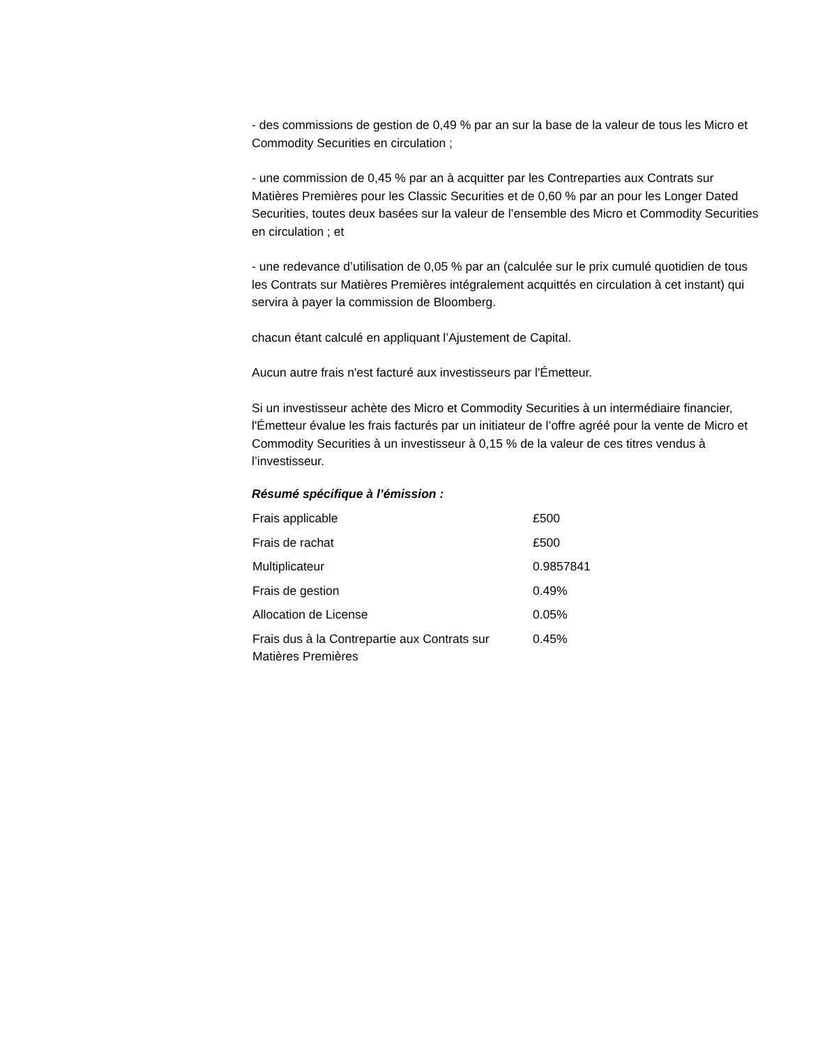- des commissions de gestion de 0,49 % par an sur la base de la valeur de tous les Micro et Commodity Securities en circulation ;
- une commission de 0,45 % par an à acquitter par les Contreparties aux Contrats sur Matières Premières pour les Classic Securities et de 0,60 % par an pour les Longer Dated Securities, toutes deux basées sur la valeur de l’ensemble des Micro et Commodity Securities en circulation ; et
- une redevance d’utilisation de 0,05 % par an (calculée sur le prix cumulé quotidien de tous les Contrats sur Matières Premières intégralement acquittés en circulation à cet instant) qui servira à payer la commission de Bloomberg.
chacun étant calculé en appliquant l’Ajustement de Capital.
Aucun autre frais n'est facturé aux investisseurs par l'Émetteur.
Si un investisseur achète des Micro et Commodity Securities à un intermédiaire financier, l'Émetteur évalue les frais facturés par un initiateur de l’offre agréé pour la vente de Micro et Commodity Securities à un investisseur à 0,15 % de la valeur de ces titres vendus à l’investisseur.
Résumé spécifique à l’émission :
| Frais applicable | £500 |
| Frais de rachat | £500 |
| Multiplicateur | 0.9857841 |
| Frais de gestion | 0.49% |
| Allocation de License | 0.05% |
| Frais dus à la Contrepartie aux Contrats sur Matières Premières | 0.45% |